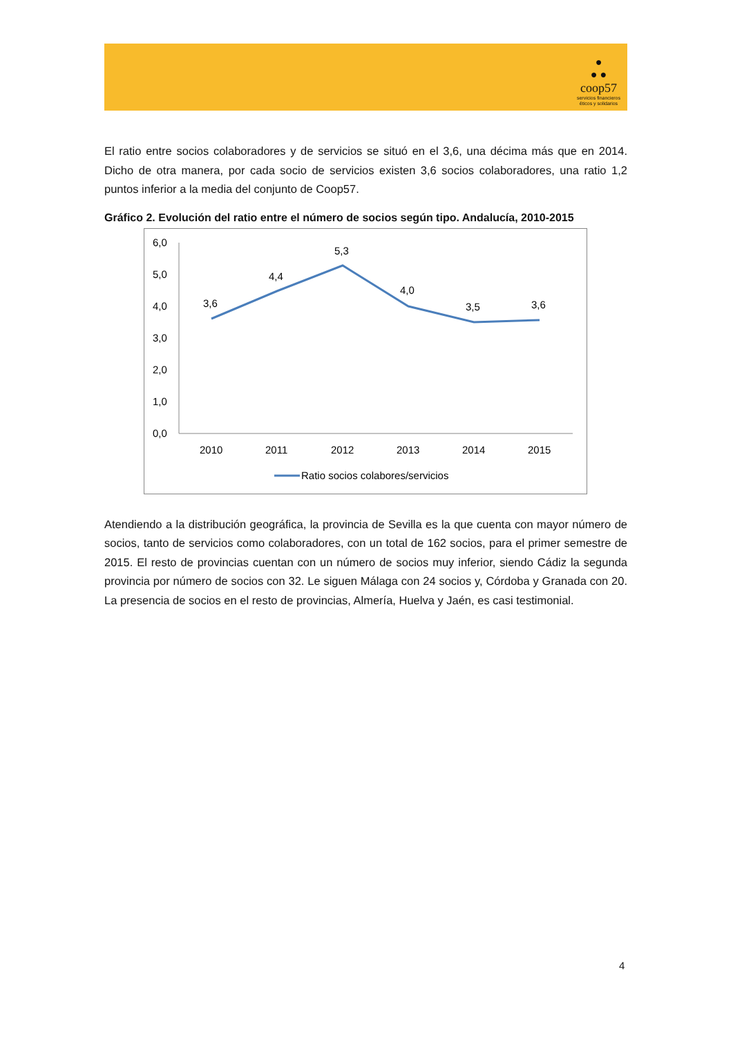●
● ●
coop57
servicios financieros
éticos y solidarios
El ratio entre socios colaboradores y de servicios se situó en el 3,6, una décima más que en 2014. Dicho de otra manera, por cada socio de servicios existen 3,6 socios colaboradores, una ratio 1,2 puntos inferior a la media del conjunto de Coop57.
Gráfico 2. Evolución del ratio entre el número de socios según tipo. Andalucía, 2010-2015
6,0
5,0
4,0
3,0
2,0
1,0
0,0
3,6
4,4
5,3
4,0
3,5
3,6
2010
2011
2012
2013
2014
2015
Ratio socios colabores/servicios
Atendiendo a la distribución geográfica, la provincia de Sevilla es la que cuenta con mayor número de socios, tanto de servicios como colaboradores, con un total de 162 socios, para el primer semestre de 2015. El resto de provincias cuentan con un número de socios muy inferior, siendo Cádiz la segunda provincia por número de socios con 32. Le siguen Málaga con 24 socios y, Córdoba y Granada con 20. La presencia de socios en el resto de provincias, Almería, Huelva y Jaén, es casi testimonial.
4